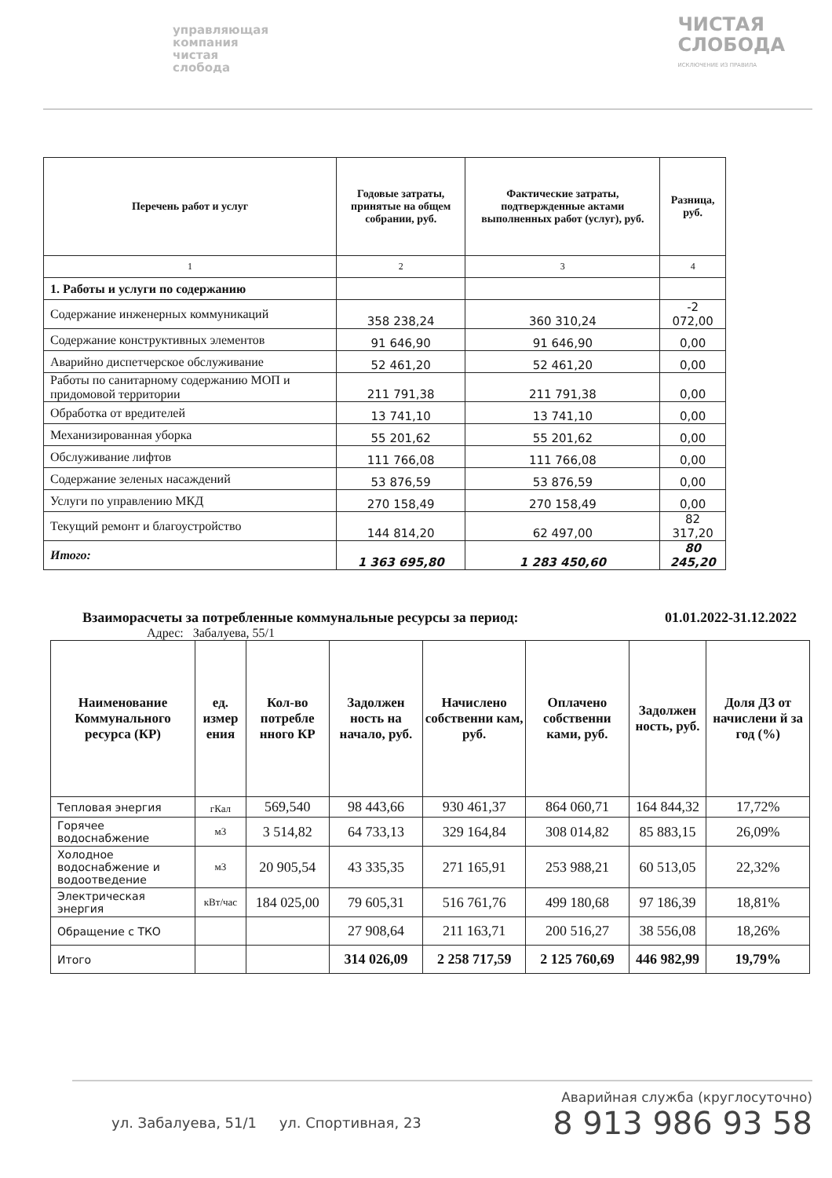управляющая
компания
чистая
слобода
ЧИСТАЯ
СЛОБОДА
ИСКЛЮЧЕНИЕ ИЗ ПРАВИЛА
| Перечень работ и услуг | Годовые затраты, принятые на общем собрании, руб. | Фактические затраты, подтвержденные актами выполненных работ (услуг), руб. | Разница, руб. |
| --- | --- | --- | --- |
| 1 | 2 | 3 | 4 |
| 1. Работы и услуги по содержанию | | | |
| Содержание инженерных коммуникаций | 358 238,24 | 360 310,24 | -2 072,00 |
| Содержание конструктивных элементов | 91 646,90 | 91 646,90 | 0,00 |
| Аварийно диспетчерское обслуживание | 52 461,20 | 52 461,20 | 0,00 |
| Работы по санитарному содержанию МОП и придомовой территории | 211 791,38 | 211 791,38 | 0,00 |
| Обработка от вредителей | 13 741,10 | 13 741,10 | 0,00 |
| Механизированная уборка | 55 201,62 | 55 201,62 | 0,00 |
| Обслуживание лифтов | 111 766,08 | 111 766,08 | 0,00 |
| Содержание зеленых насаждений | 53 876,59 | 53 876,59 | 0,00 |
| Услуги по управлению МКД | 270 158,49 | 270 158,49 | 0,00 |
| Текущий ремонт и благоустройство | 144 814,20 | 62 497,00 | 82 317,20 |
| Итого: | 1 363 695,80 | 1 283 450,60 | 80 245,20 |
Взаиморасчеты за потребленные коммунальные ресурсы за период: 01.01.2022-31.12.2022
Адрес: Забалуева, 55/1
| Наименование Коммунального ресурса (КР) | ед. измер ения | Кол-во потребле нного КР | Задолжен ность на начало, руб. | Начислено собственни кам, руб. | Оплачено собственни ками, руб. | Задолжен ность, руб. | Доля ДЗ от начислени й за год (%) |
| --- | --- | --- | --- | --- | --- | --- | --- |
| Тепловая энергия | гКал | 569,540 | 98 443,66 | 930 461,37 | 864 060,71 | 164 844,32 | 17,72% |
| Горячее водоснабжение | м3 | 3 514,82 | 64 733,13 | 329 164,84 | 308 014,82 | 85 883,15 | 26,09% |
| Холодное водоснабжение и водоотведение | м3 | 20 905,54 | 43 335,35 | 271 165,91 | 253 988,21 | 60 513,05 | 22,32% |
| Электрическая энергия | кВт/час | 184 025,00 | 79 605,31 | 516 761,76 | 499 180,68 | 97 186,39 | 18,81% |
| Обращение с ТКО | | | 27 908,64 | 211 163,71 | 200 516,27 | 38 556,08 | 18,26% |
| Итого | | | 314 026,09 | 2 258 717,59 | 2 125 760,69 | 446 982,99 | 19,79% |
ул. Забалуева, 51/1 ул. Спортивная, 23
Аварийная служба (круглосуточно)
8 913 986 93 58